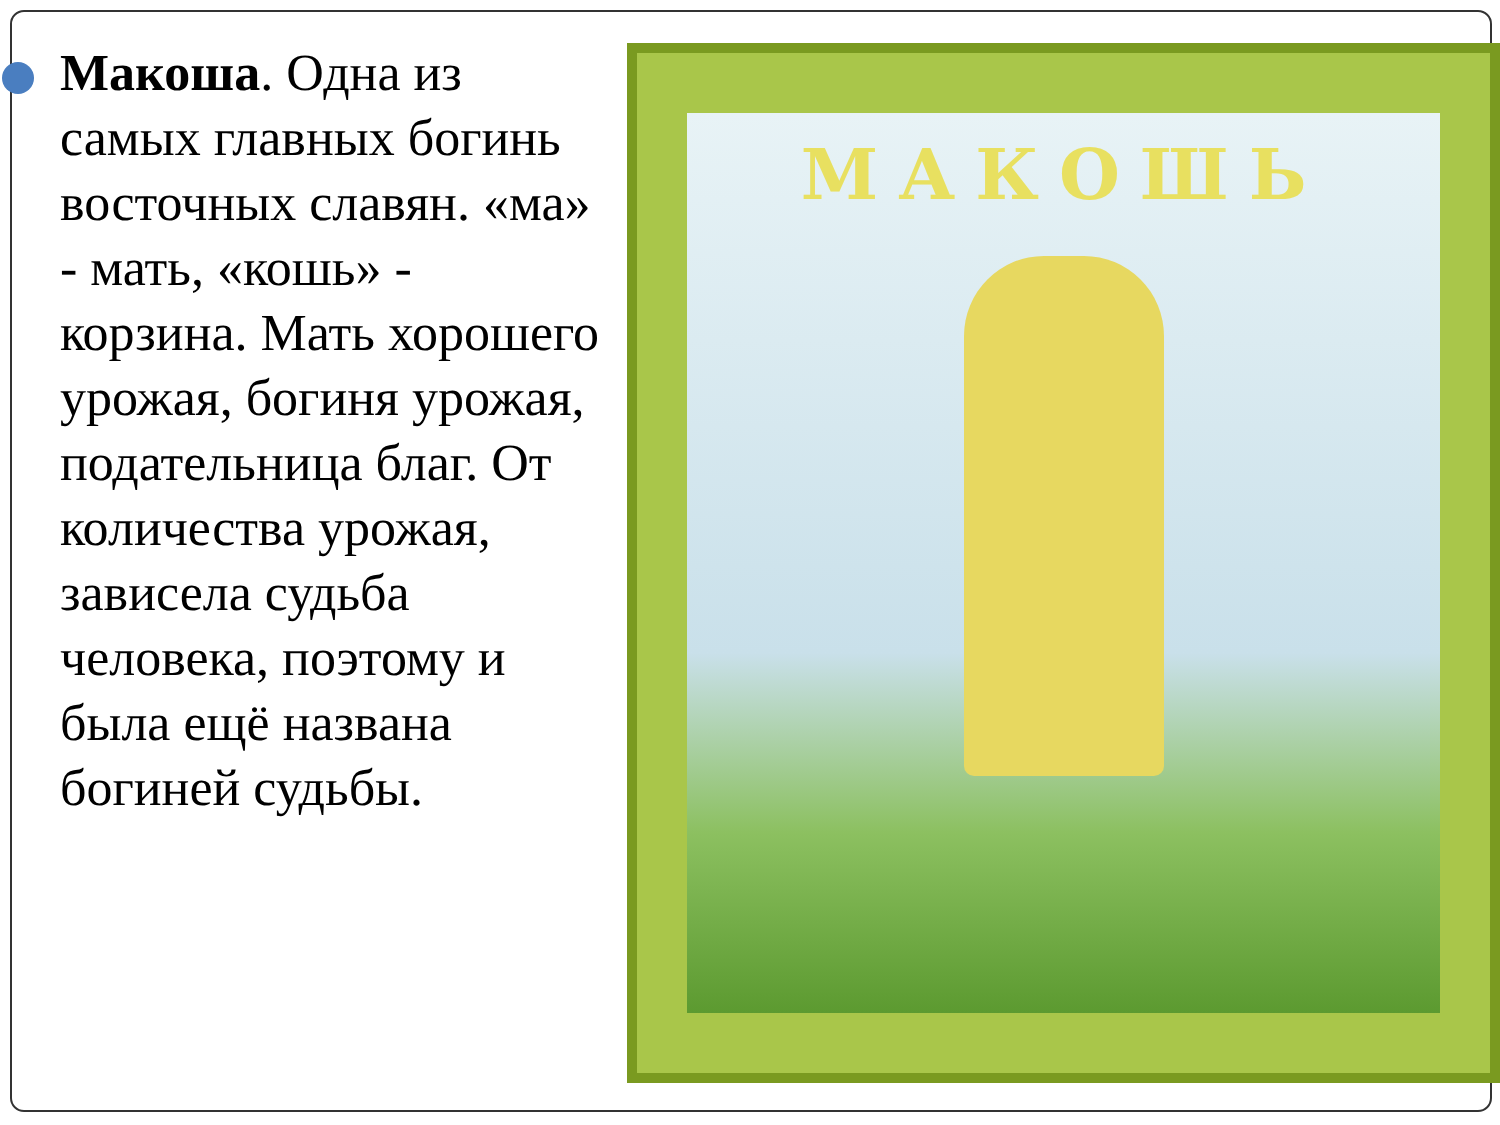Макоша. Одна из самых главных богинь восточных славян. «ма» - мать, «кошь» - корзина. Мать хорошего урожая, богиня урожая, подательница благ. От количества урожая, зависела судьба человека, поэтому и была ещё названа богиней судьбы.
МАКОШЬ